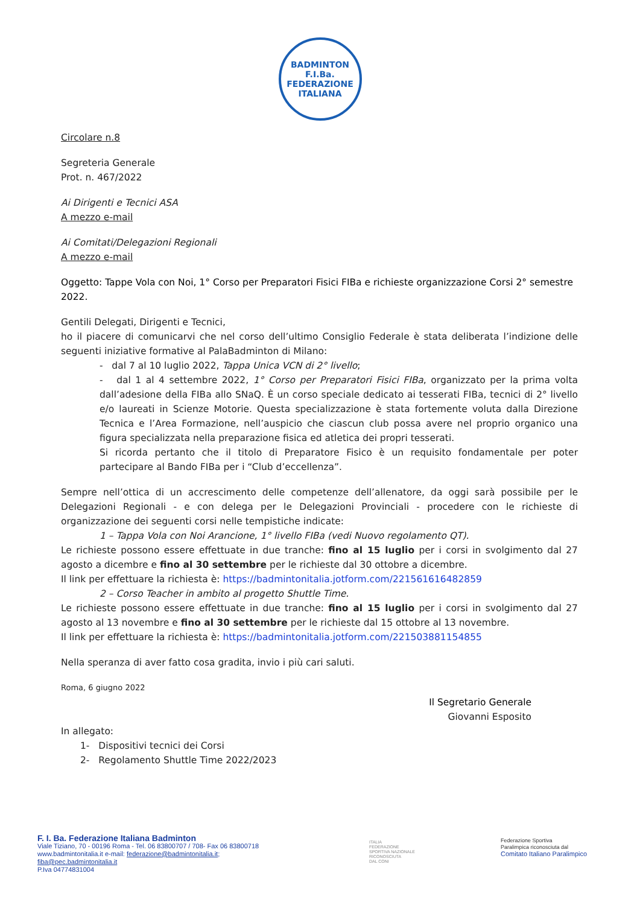BADMINTON
F.I.Ba.
FEDERAZIONE ITALIANA
Circolare n.8
Segreteria Generale
Prot. n. 467/2022
Ai Dirigenti e Tecnici ASA
A mezzo e-mail
Ai Comitati/Delegazioni Regionali
A mezzo e-mail
Oggetto: Tappe Vola con Noi, 1° Corso per Preparatori Fisici FIBa e richieste organizzazione Corsi 2° semestre 2022.
Gentili Delegati, Dirigenti e Tecnici,
ho il piacere di comunicarvi che nel corso dell’ultimo Consiglio Federale è stata deliberata l’indizione delle seguenti iniziative formative al PalaBadminton di Milano:
- dal 7 al 10 luglio 2022, Tappa Unica VCN di 2° livello;
- dal 1 al 4 settembre 2022, 1° Corso per Preparatori Fisici FIBa, organizzato per la prima volta dall’adesione della FIBa allo SNaQ. È un corso speciale dedicato ai tesserati FIBa, tecnici di 2° livello e/o laureati in Scienze Motorie. Questa specializzazione è stata fortemente voluta dalla Direzione Tecnica e l’Area Formazione, nell’auspicio che ciascun club possa avere nel proprio organico una figura specializzata nella preparazione fisica ed atletica dei propri tesserati.
Si ricorda pertanto che il titolo di Preparatore Fisico è un requisito fondamentale per poter partecipare al Bando FIBa per i “Club d’eccellenza”.
Sempre nell’ottica di un accrescimento delle competenze dell’allenatore, da oggi sarà possibile per le Delegazioni Regionali - e con delega per le Delegazioni Provinciali - procedere con le richieste di organizzazione dei seguenti corsi nelle tempistiche indicate:
1 – Tappa Vola con Noi Arancione, 1° livello FIBa (vedi Nuovo regolamento QT).
Le richieste possono essere effettuate in due tranche: fino al 15 luglio per i corsi in svolgimento dal 27 agosto a dicembre e fino al 30 settembre per le richieste dal 30 ottobre a dicembre.
Il link per effettuare la richiesta è: https://badmintonitalia.jotform.com/221561616482859
2 – Corso Teacher in ambito al progetto Shuttle Time.
Le richieste possono essere effettuate in due tranche: fino al 15 luglio per i corsi in svolgimento dal 27 agosto al 13 novembre e fino al 30 settembre per le richieste dal 15 ottobre al 13 novembre.
Il link per effettuare la richiesta è: https://badmintonitalia.jotform.com/221503881154855
Nella speranza di aver fatto cosa gradita, invio i più cari saluti.
Roma, 6 giugno 2022
Il Segretario Generale
Giovanni Esposito
In allegato:
1- Dispositivi tecnici dei Corsi
2- Regolamento Shuttle Time 2022/2023
F. I. Ba. Federazione Italiana Badminton
Viale Tiziano, 70 - 00196 Roma - Tel. 06 83800707 / 708- Fax 06 83800718
www.badmintonitalia.it e-mail: federazione@badmintonitalia.it;
fiba@pec.badmintonitalia.it
P.Iva 04774831004
ITALIA
FEDERAZIONE
SPORTIVA NAZIONALE
RICONOSCIUTA
DAL CONI
Federazione Sportiva
Paralimpica riconosciuta dal
Comitato Italiano Paralimpico